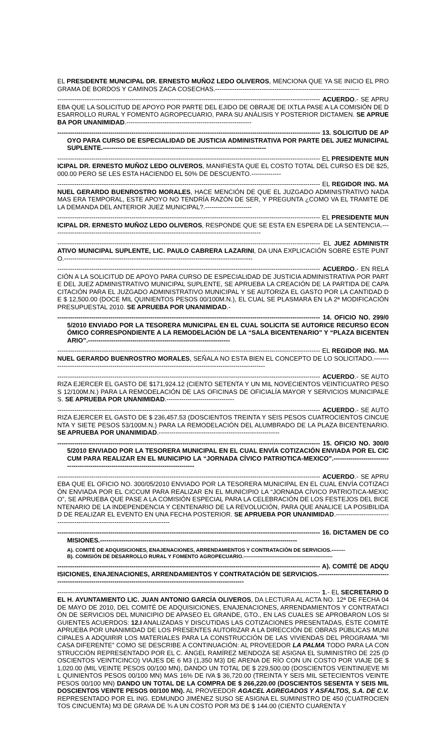EL PRESIDENTE MUNICIPAL DR. ERNESTO MUÑOZ LEDO OLIVEROS, MENCIONA QUE YA SE INICIO EL PROGRAMA DE BORDOS Y CAMINOS ZACA COSECHAS.--------------------------------------------------------------------
---------------------------------------------------------------------------------------------------------------------------- ACUERDO.- SE APRUEBA QUE LA SOLICITUD DE APOYO POR PARTE DEL EJIDO DE OBRAJE DE IXTLA PASE A LA COMISIÓN DE DESARROLLO RURAL Y FOMENTO AGROPECUARIO, PARA SU ANÁLISIS Y POSTERIOR DICTAMEN. SE APRUEBA POR UNANIMIDAD.-----------------------------------------------------------
---------------------------------------------------------------------------------------------------------------------------- 13. SOLICITUD DE APOYO PARA CURSO DE ESPECIALIDAD DE JUSTICIA ADMINISTRATIVA POR PARTE DEL JUEZ MUNICIPAL SUPLENTE.-----------------------------------------------------------------------------
---------------------------------------------------------------------------------------------------------------------------- EL PRESIDENTE MUNICIPAL DR. ERNESTO MUÑOZ LEDO OLIVEROS, MANIFIESTA QUE EL COSTO TOTAL DEL CURSO ES DE $25,000.00 PERO SE LES ESTA HACIENDO EL 50% DE DESCUENTO.--------------
---------------------------------------------------------------------------------------------------------------------------- EL REGIDOR ING. MANUEL GERARDO BUENROSTRO MORALES, HACE MENCIÓN DE QUE EL JUZGADO ADMINISTRATIVO NADA MAS ERA TEMPORAL, ESTE APOYO NO TENDRÍA RAZÓN DE SER, Y PREGUNTA ¿COMO VA EL TRAMITE DE LA DEMANDA DEL ANTERIOR JUEZ MUNICIPAL?.----------------------
---------------------------------------------------------------------------------------------------------------------------- EL PRESIDENTE MUNICIPAL DR. ERNESTO MUÑOZ LEDO OLIVEROS, RESPONDE QUE SE ESTA EN ESPERA DE LA SENTENCIA.---------------------------------------------------------------------------------------------------
---------------------------------------------------------------------------------------------------------------------------- EL JUEZ ADMINISTRATIVO MUNICIPAL SUPLENTE, LIC. PAULO CABRERA LAZARINI, DA UNA EXPLICACIÓN SOBRE ESTE PUNTO.-----------------------------------------------------------------------------------------
---------------------------------------------------------------------------------------------------------------------------- ACUERDO.- EN RELACIÓN A LA SOLICITUD DE APOYO PARA CURSO DE ESPECIALIDAD DE JUSTICIA ADMINISTRATIVA POR PARTE DEL JUEZ ADMINISTRATIVO MUNICIPAL SUPLENTE, SE APRUEBA LA CREACIÓN DE LA PARTIDA DE CAPACITACIÓN PARA EL JUZGADO ADMINISTRATIVO MUNICIPAL Y SE AUTORIZA EL GASTO POR LA CANTIDAD DE $ 12,500.00 (DOCE MIL QUINIENTOS PESOS 00/100M.N.), EL CUAL SE PLASMARA EN LA 2ª MODIFICACIÓN PRESUPUESTAL 2010. SE APRUEBA POR UNANIMIDAD.-
---------------------------------------------------------------------------------------------------------------------------- 14. OFICIO NO. 299/05/2010 ENVIADO POR LA TESORERA MUNICIPAL EN EL CUAL SOLICITA SE AUTORICE RECURSO ECONÓMICO CORRESPONDIENTE A LA REMODELACIÓN DE LA “SALA BICENTENARIO” Y “PLAZA BICENTENARIO”.-------------------------------------------------------------------
---------------------------------------------------------------------------------------------------------------------------- EL REGIDOR ING. MANUEL GERARDO BUENROSTRO MORALES, SEÑALA NO ESTA BIEN EL CONCEPTO DE LO SOLICITADO.---------------------------------------------------------------------------------------------------------
---------------------------------------------------------------------------------------------------------------------------- ACUERDO.- SE AUTORIZA EJERCER EL GASTO DE $171,924.12 (CIENTO SETENTA Y UN MIL NOVECIENTOS VEINTICUATRO PESOS 12/100M.N.) PARA LA REMODELACIÓN DE LAS OFICINAS DE OFICIALÍA MAYOR Y SERVICIOS MUNICIPALES. SE APRUEBA POR UNANIMIDAD.--------------------------------
---------------------------------------------------------------------------------------------------------------------------- ACUERDO.- SE AUTORIZA EJERCER EL GASTO DE $ 236,457.53 (DOSCIENTOS TREINTA Y SEIS PESOS CUATROCIENTOS CINCUENTA Y SIETE PESOS 53/100M.N.) PARA LA REMODELACIÓN DEL ALUMBRADO DE LA PLAZA BICENTENARIO. SE APRUEBA POR UNANIMIDAD.---------------------------------------------------------
---------------------------------------------------------------------------------------------------------------------------- 15. OFICIO NO. 300/05/2010 ENVIADO POR LA TESORERA MUNICIPAL EN EL CUAL ENVÍA COTIZACIÓN ENVIADA POR EL CICCUM PARA REALIZAR EN EL MUNICIPIO LA “JORNADA CÍVICO PATRIOTICA-MEXICO”.--------------------------------------------------------------------------------------
---------------------------------------------------------------------------------------------------------------------------- ACUERDO.- SE APRUEBA QUE EL OFICIO NO. 300/05/2010 ENVIADO POR LA TESORERA MUNICIPAL EN EL CUAL ENVÍA COTIZACIÓN ENVIADA POR EL CICCUM PARA REALIZAR EN EL MUNICIPIO LA “JORNADA CÍVICO PATRIOTICA-MEXICO”, SE APRUEBA QUE PASE A LA COMISIÓN ESPECIAL PARA LA CELEBRACIÓN DE LOS FESTEJOS DEL BICENTENARIO DE LA INDEPENDENCIA Y CENTENARIO DE LA REVOLUCIÓN, PARA QUE ANALICE LA POSIBILIDAD DE REALIZAR EL EVENTO EN UNA FECHA POSTERIOR. SE APRUEBA POR UNANIMIDAD.------------------------------------------------------------------------------
---------------------------------------------------------------------------------------------------------------------------- 16. DICTAMEN DE COMISIONES.---------------------------------------------------------------------------------------------
A). COMITÉ DE ADQUISICIONES, ENAJENACIONES, ARRENDAMIENTOS Y CONTRATACIÓN DE SERVICIOS.--------
B). COMISIÓN DE DESARROLLO RURAL Y FOMENTO AGROPECUARIO.----------------------------------------------------
---------------------------------------------------------------------------------------------------------------------------- A). COMITÉ DE ADQUISICIONES, ENAJENACIONES, ARRENDAMIENTOS Y CONTRATACIÓN DE SERVICIOS.-------------------------------------------------------------------------------------------------------------------------
---------------------------------------------------------------------------------------------------------------------------- 1.- EL SECRETARIO DEL H. AYUNTAMIENTO LIC. JUAN ANTONIO GARCÍA OLIVEROS, DA LECTURA AL ACTA NO. 12ª DE FECHA 04 DE MAYO DE 2010, DEL COMITÉ DE ADQUISICIONES, ENAJENACIONES, ARRENDAMIENTOS Y CONTRATACIÓN DE SERVICIOS DEL MUNICIPIO DE APASEO EL GRANDE, GTO., EN LAS CUALES SE APROBARON LOS SIGUIENTES ACUERDOS: 12.I ANALIZADAS Y DISCUTIDAS LAS COTIZACIONES PRESENTADAS, ÉSTE COMITÉ APRUEBA POR UNANIMIDAD DE LOS PRESENTES AUTORIZAR A LA DIRECCIÓN DE OBRAS PÚBLICAS MUNICIPALES A ADQUIRIR LOS MATERIALES PARA LA CONSTRUCCIÓN DE LAS VIVIENDAS DEL PROGRAMA “MI CASA DIFERENTE” COMO SE DESCRIBE A CONTINUACIÓN: AL PROVEEDOR LA PALMA TODO PARA LA CONSTRUCCIÓN REPRESENTADO POR EL C. ÁNGEL RAMÍREZ MENDOZA SE ASIGNA EL SUMINISTRO DE 225 (DOSCIENTOS VEINTICINCO) VIAJES DE 6 M3 (1,350 M3) DE ARENA DE RÍO CON UN COSTO POR VIAJE DE $ 1,020.00 (MIL VEINTE PESOS 00/100 MN), DANDO UN TOTAL DE $ 229,500.00 (DOSCIENTOS VEINTINUEVE MIL QUINIENTOS PESOS 00/100 MN) MAS 16% DE IVA $ 36,720.00 (TREINTA Y SEIS MIL SETECIENTOS VEINTE PESOS 00/100 MN) DANDO UN TOTAL DE LA COMPRA DE $ 266,220.00 (DOSCIENTOS SESENTA Y SEIS MIL DOSCIENTOS VEINTE PESOS 00/100 MN). AL PROVEEDOR AGACEL AGREGADOS Y ASFALTOS, S.A. DE C.V. REPRESENTADO POR EL ING. EDMUNDO JIMÉNEZ SUSO SE ASIGNA EL SUMINISTRO DE 450 (CUATROCIENTOS CINCUENTA) M3 DE GRAVA DE ¾ A UN COSTO POR M3 DE $ 144.00 (CIENTO CUARENTA Y